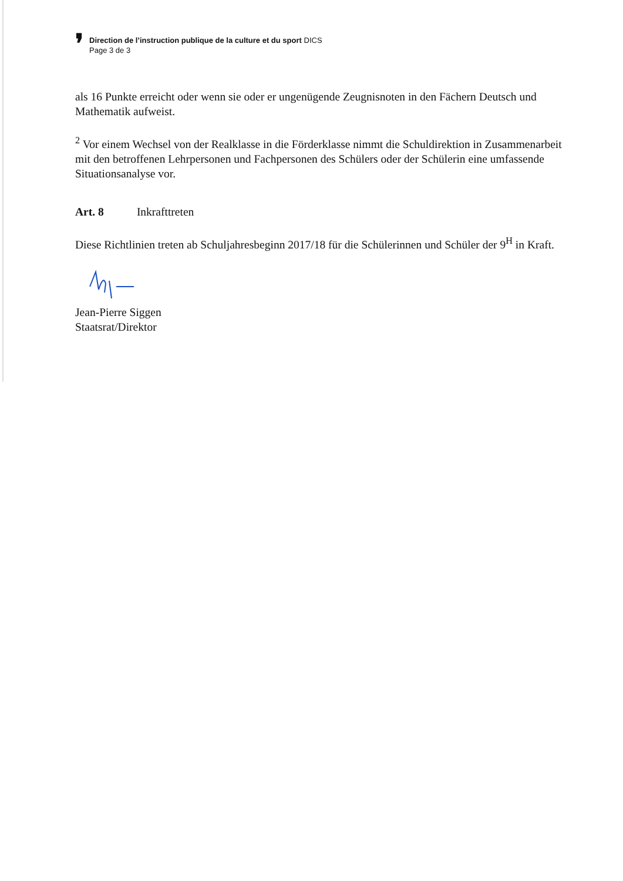❜
Direction de l’instruction publique de la culture et du sport DICS
Page 3 de 3
als 16 Punkte erreicht oder wenn sie oder er ungenügende Zeugnisnoten in den Fächern Deutsch und Mathematik aufweist.
<sup>2</sup> Vor einem Wechsel von der Realklasse in die Förderklasse nimmt die Schuldirektion in Zusammenarbeit mit den betroffenen Lehrpersonen und Fachpersonen des Schülers oder der Schülerin eine umfassende Situationsanalyse vor.
Art. 8 Inkrafttreten
Diese Richtlinien treten ab Schuljahresbeginn 2017/18 für die Schülerinnen und Schüler der 9<sup>H</sup> in Kraft.
Jean-Pierre Siggen
Staatsrat/Direktor